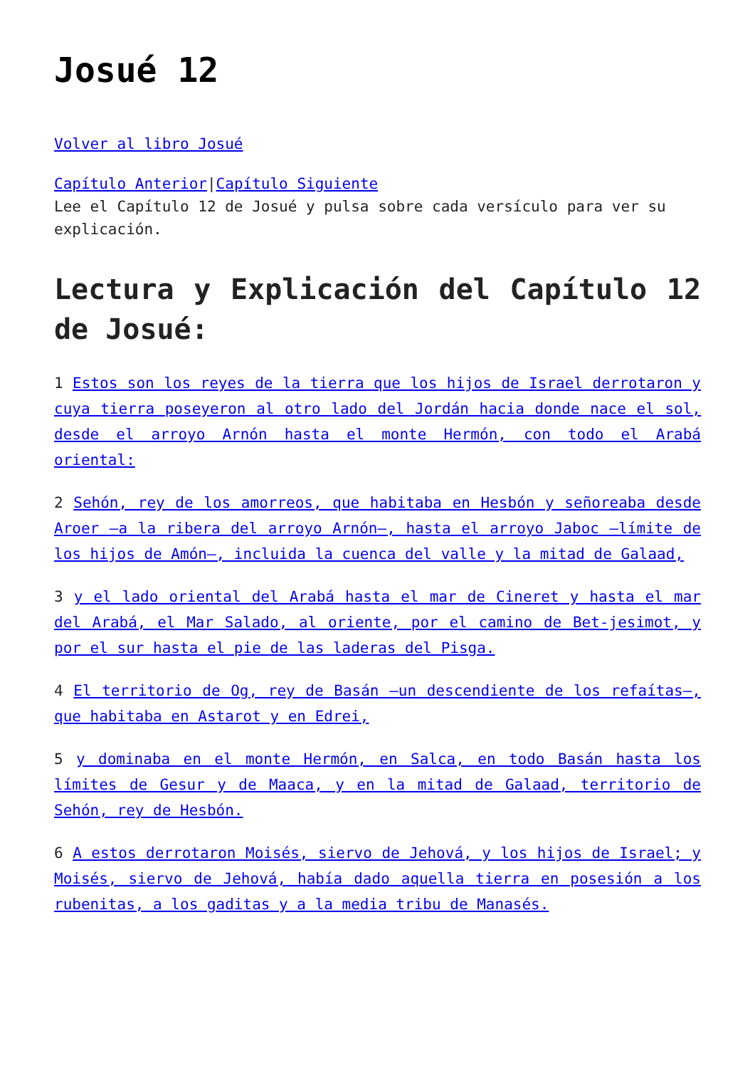Josué 12
Volver al libro Josué
Capítulo Anterior|Capítulo Siguiente
Lee el Capítulo 12 de Josué y pulsa sobre cada versículo para ver su explicación.
Lectura y Explicación del Capítulo 12 de Josué:
1 Estos son los reyes de la tierra que los hijos de Israel derrotaron y cuya tierra poseyeron al otro lado del Jordán hacia donde nace el sol, desde el arroyo Arnón hasta el monte Hermón, con todo el Arabá oriental:
2 Sehón, rey de los amorreos, que habitaba en Hesbón y señoreaba desde Aroer —a la ribera del arroyo Arnón—, hasta el arroyo Jaboc —límite de los hijos de Amón—, incluida la cuenca del valle y la mitad de Galaad,
3 y el lado oriental del Arabá hasta el mar de Cineret y hasta el mar del Arabá, el Mar Salado, al oriente, por el camino de Bet-jesimot, y por el sur hasta el pie de las laderas del Pisga.
4 El territorio de Og, rey de Basán —un descendiente de los refaítas—, que habitaba en Astarot y en Edrei,
5 y dominaba en el monte Hermón, en Salca, en todo Basán hasta los límites de Gesur y de Maaca, y en la mitad de Galaad, territorio de Sehón, rey de Hesbón.
6 A estos derrotaron Moisés, siervo de Jehová, y los hijos de Israel; y Moisés, siervo de Jehová, había dado aquella tierra en posesión a los rubenitas, a los gaditas y a la media tribu de Manasés.